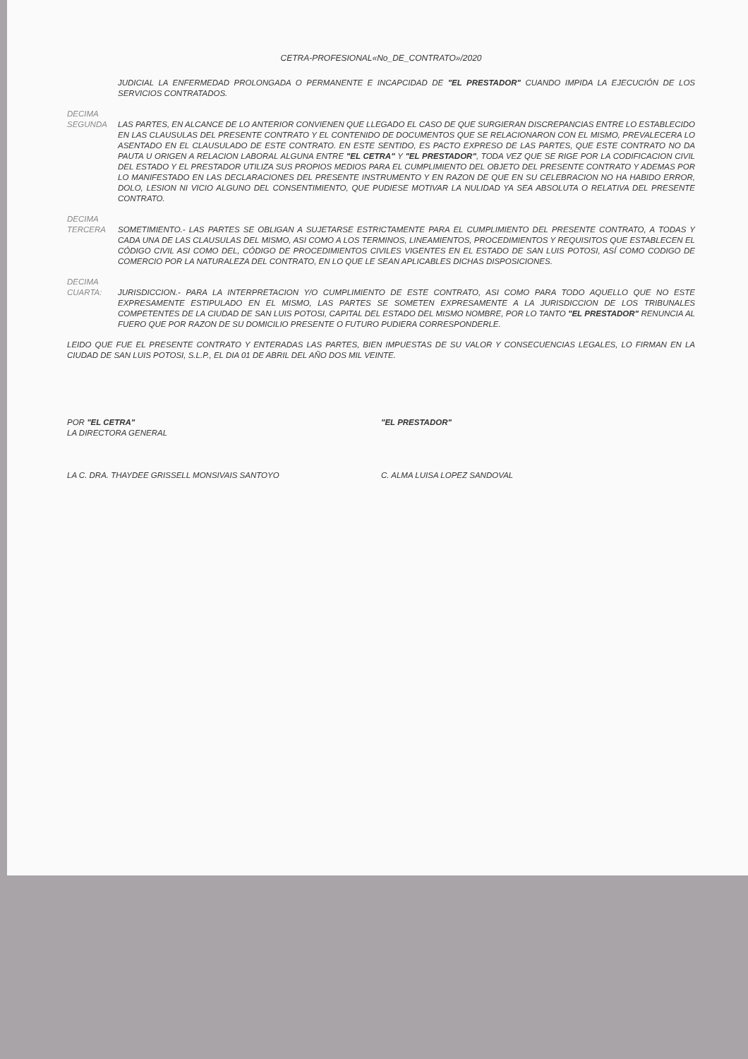CETRA-PROFESIONAL«No_DE_CONTRATO»/2020
JUDICIAL LA ENFERMEDAD PROLONGADA O PERMANENTE E INCAPCIDAD DE "EL PRESTADOR" CUANDO IMPIDA LA EJECUCIÓN DE LOS SERVICIOS CONTRATADOS.
DECIMA
SEGUNDA
LAS PARTES, EN ALCANCE DE LO ANTERIOR CONVIENEN QUE LLEGADO EL CASO DE QUE SURGIERAN DISCREPANCIAS ENTRE LO ESTABLECIDO EN LAS CLAUSULAS DEL PRESENTE CONTRATO Y EL CONTENIDO DE DOCUMENTOS QUE SE RELACIONARON CON EL MISMO, PREVALECERA LO ASENTADO EN EL CLAUSULADO DE ESTE CONTRATO. EN ESTE SENTIDO, ES PACTO EXPRESO DE LAS PARTES, QUE ESTE CONTRATO NO DA PAUTA U ORIGEN A RELACION LABORAL ALGUNA ENTRE "EL CETRA" Y "EL PRESTADOR", TODA VEZ QUE SE RIGE POR LA CODIFICACION CIVIL DEL ESTADO Y EL PRESTADOR UTILIZA SUS PROPIOS MEDIOS PARA EL CUMPLIMIENTO DEL OBJETO DEL PRESENTE CONTRATO Y ADEMAS POR LO MANIFESTADO EN LAS DECLARACIONES DEL PRESENTE INSTRUMENTO Y EN RAZON DE QUE EN SU CELEBRACION NO HA HABIDO ERROR, DOLO, LESION NI VICIO ALGUNO DEL CONSENTIMIENTO, QUE PUDIESE MOTIVAR LA NULIDAD YA SEA ABSOLUTA O RELATIVA DEL PRESENTE CONTRATO.
DECIMA
TERCERA
SOMETIMIENTO.- LAS PARTES SE OBLIGAN A SUJETARSE ESTRICTAMENTE PARA EL CUMPLIMIENTO DEL PRESENTE CONTRATO, A TODAS Y CADA UNA DE LAS CLAUSULAS DEL MISMO, ASI COMO A LOS TERMINOS, LINEAMIENTOS, PROCEDIMIENTOS Y REQUISITOS QUE ESTABLECEN EL CÓDIGO CIVIL ASI COMO DEL, CÓDIGO DE PROCEDIMIENTOS CIVILES VIGENTES EN EL ESTADO DE SAN LUIS POTOSI, ASÍ COMO CODIGO DE COMERCIO POR LA NATURALEZA DEL CONTRATO, EN LO QUE LE SEAN APLICABLES DICHAS DISPOSICIONES.
DECIMA
CUARTA:
JURISDICCION.- PARA LA INTERPRETACION Y/O CUMPLIMIENTO DE ESTE CONTRATO, ASI COMO PARA TODO AQUELLO QUE NO ESTE EXPRESAMENTE ESTIPULADO EN EL MISMO, LAS PARTES SE SOMETEN EXPRESAMENTE A LA JURISDICCION DE LOS TRIBUNALES COMPETENTES DE LA CIUDAD DE SAN LUIS POTOSI, CAPITAL DEL ESTADO DEL MISMO NOMBRE, POR LO TANTO "EL PRESTADOR" RENUNCIA AL FUERO QUE POR RAZON DE SU DOMICILIO PRESENTE O FUTURO PUDIERA CORRESPONDERLE.
LEIDO QUE FUE EL PRESENTE CONTRATO Y ENTERADAS LAS PARTES, BIEN IMPUESTAS DE SU VALOR Y CONSECUENCIAS LEGALES, LO FIRMAN EN LA CIUDAD DE SAN LUIS POTOSI, S.L.P., EL DIA 01 DE ABRIL DEL AÑO DOS MIL VEINTE.
POR "EL CETRA"
LA DIRECTORA GENERAL
LA C. DRA. THAYDEE GRISSELL MONSIVAIS SANTOYO
"EL PRESTADOR"
C. ALMA LUISA LOPEZ SANDOVAL